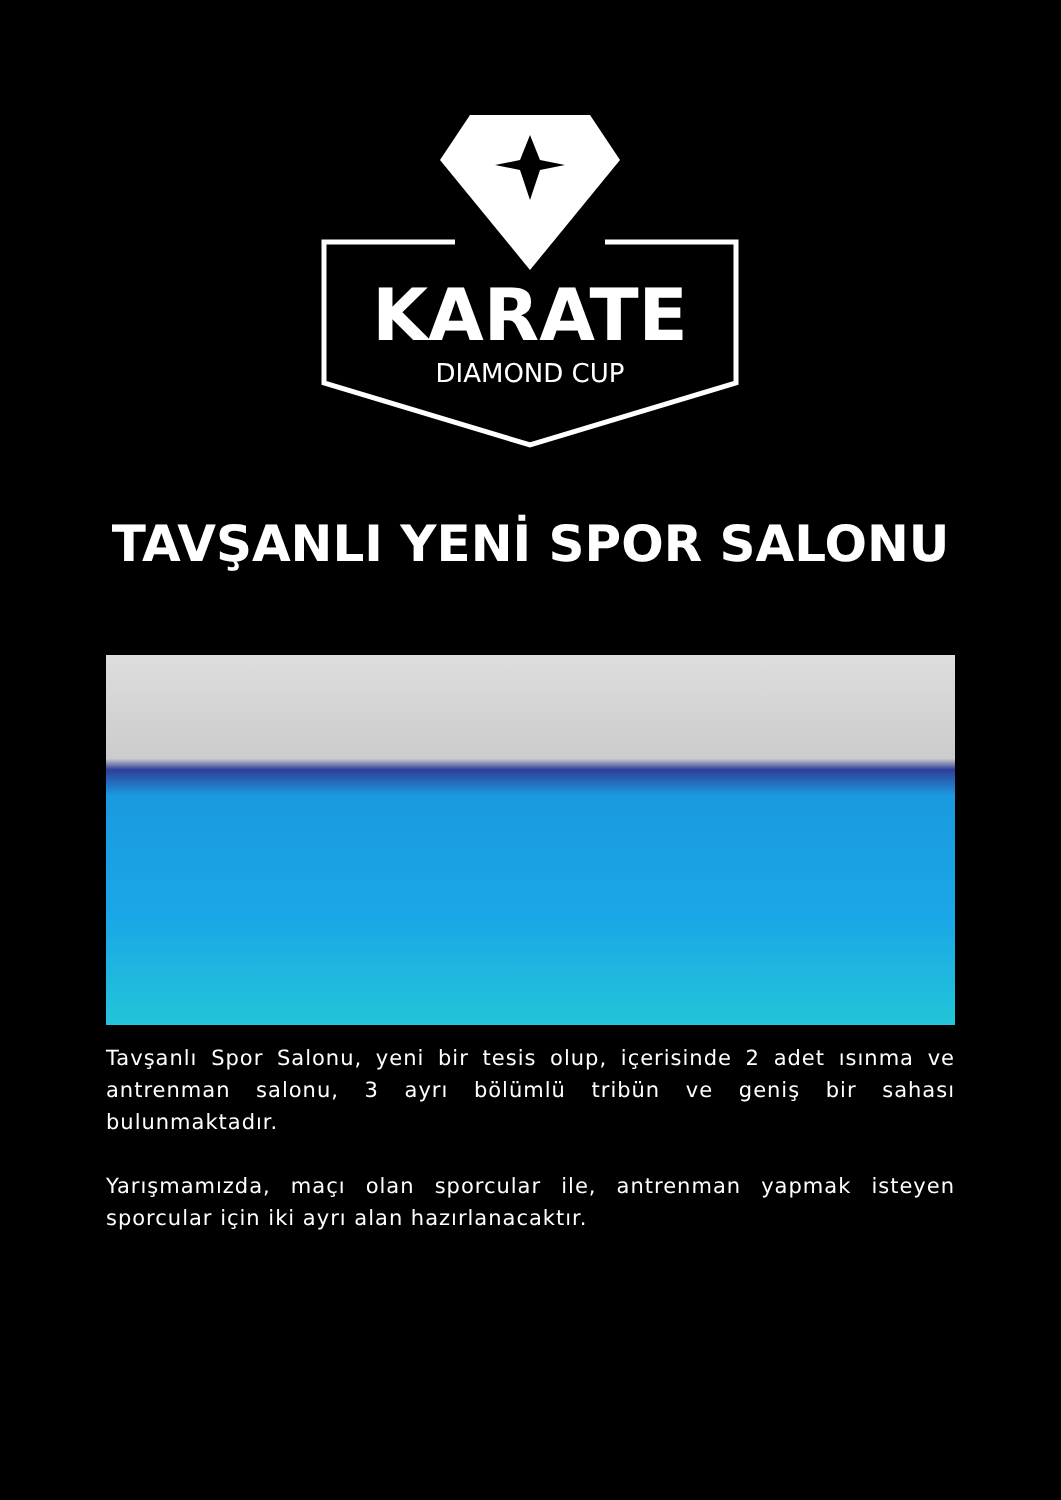KARATE
DIAMOND CUP
TAVŞANLI YENİ SPOR SALONU
Tavşanlı Spor Salonu, yeni bir tesis olup, içerisinde 2 adet ısınma ve antrenman salonu, 3 ayrı bölümlü tribün ve geniş bir sahası bulunmaktadır.
Yarışmamızda, maçı olan sporcular ile, antrenman yapmak isteyen sporcular için iki ayrı alan hazırlanacaktır.